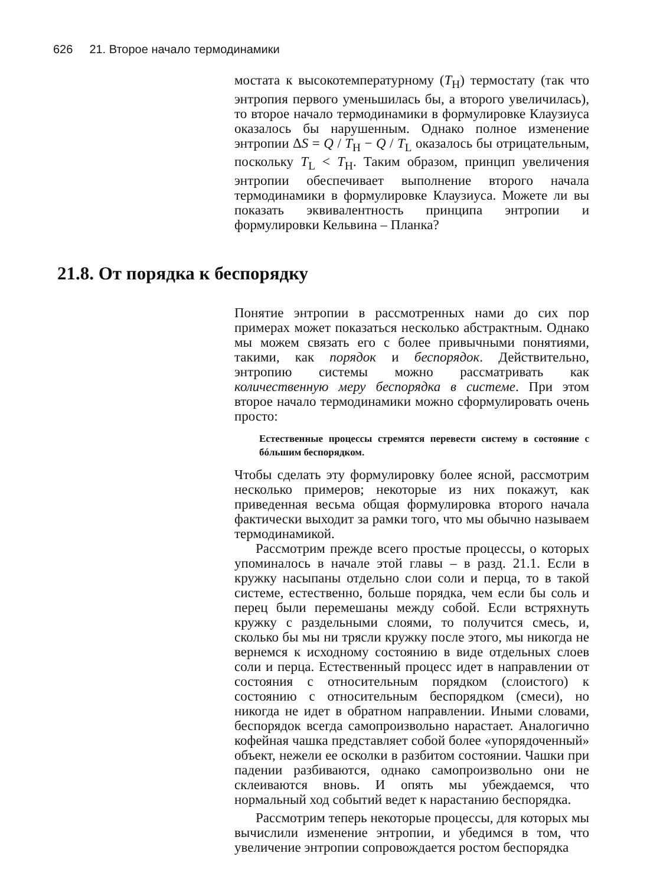626 21. Второе начало термодинамики
мостата к высокотемпературному (T<sub>H</sub>) термостату (так что энтропия первого уменьшилась бы, а второго увеличилась), то второе начало термодинамики в формулировке Клаузиуса оказалось бы нарушенным. Однако полное изменение энтропии ΔS = Q / T<sub>H</sub> − Q / T<sub>L</sub> оказалось бы отрицательным, поскольку T<sub>L</sub> < T<sub>H</sub>. Таким образом, принцип увеличения энтропии обеспечивает выполнение второго начала термодинамики в формулировке Клаузиуса. Можете ли вы показать эквивалентность принципа энтропии и формулировки Кельвина – Планка?
21.8. От порядка к беспорядку
Понятие энтропии в рассмотренных нами до сих пор примерах может показаться несколько абстрактным. Однако мы можем связать его с более привычными понятиями, такими, как порядок и беспорядок. Действительно, энтропию системы можно рассматривать как количественную меру беспорядка в системе. При этом второе начало термодинамики можно сформулировать очень просто:
Естественные процессы стремятся перевести систему в состояние с бóльшим беспорядком.
Чтобы сделать эту формулировку более ясной, рассмотрим несколько примеров; некоторые из них покажут, как приведенная весьма общая формулировка второго начала фактически выходит за рамки того, что мы обычно называем термодинамикой.
Рассмотрим прежде всего простые процессы, о которых упоминалось в начале этой главы – в разд. 21.1. Если в кружку насыпаны отдельно слои соли и перца, то в такой системе, естественно, больше порядка, чем если бы соль и перец были перемешаны между собой. Если встряхнуть кружку с раздельными слоями, то получится смесь, и, сколько бы мы ни трясли кружку после этого, мы никогда не вернемся к исходному состоянию в виде отдельных слоев соли и перца. Естественный процесс идет в направлении от состояния с относительным порядком (слоистого) к состоянию с относительным беспорядком (смеси), но никогда не идет в обратном направлении. Иными словами, беспорядок всегда самопроизвольно нарастает. Аналогично кофейная чашка представляет собой более «упорядоченный» объект, нежели ее осколки в разбитом состоянии. Чашки при падении разбиваются, однако самопроизвольно они не склеиваются вновь. И опять мы убеждаемся, что нормальный ход событий ведет к нарастанию беспорядка.
Рассмотрим теперь некоторые процессы, для которых мы вычислили изменение энтропии, и убедимся в том, что увеличение энтропии сопровождается ростом беспорядка